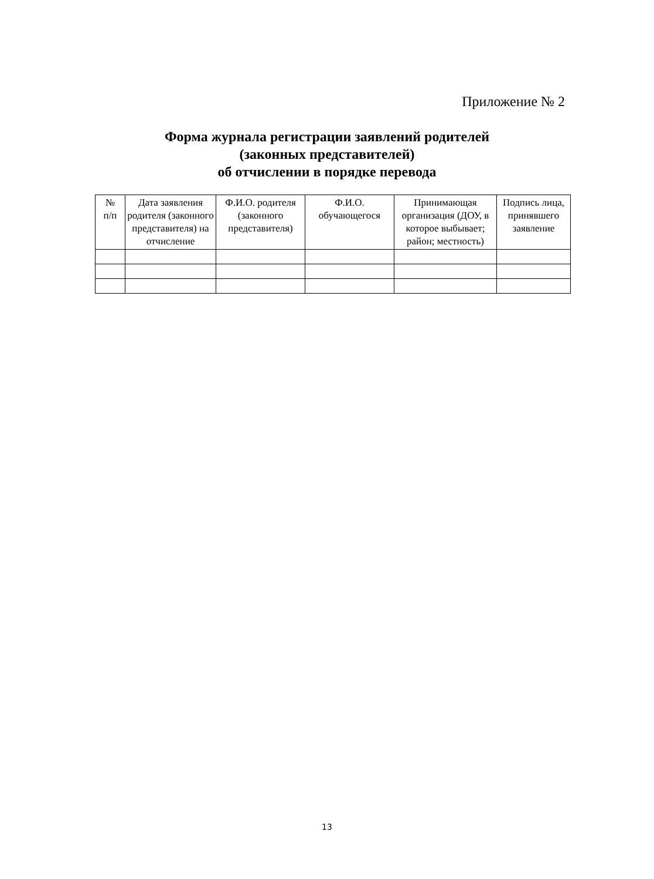Приложение № 2
Форма журнала регистрации заявлений родителей
(законных представителей)
об отчислении в порядке перевода
| № п/п | Дата заявления родителя (законного представителя) на отчисление | Ф.И.О. родителя (законного представителя) | Ф.И.О. обучающегося | Принимающая организация (ДОУ, в которое выбывает; район; местность) | Подпись лица, принявшего заявление |
| --- | --- | --- | --- | --- | --- |
13